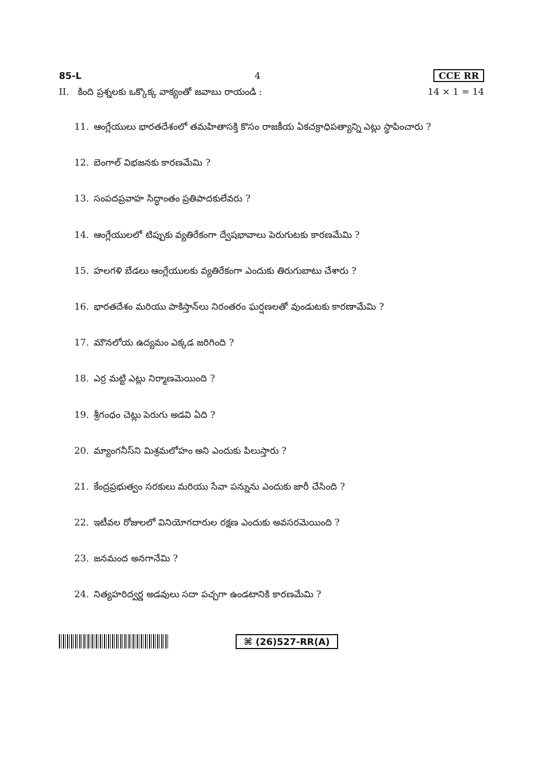85-L 4 CCE RR
II. కింది ప్రశ్నలకు ఒక్కొక్క వాక్యంతో జవాబు రాయండి : 14 × 1 = 14
11. ఆంగ్లేయులు భారతదేశంలో తమహితాసక్తి కొసం రాజకీయ ఏకచక్రాధిపత్యాన్ని ఎట్లు స్థాపించారు ?
12. బెంగాల్ విభజనకు కారణమేమి ?
13. సంపదప్రవాహ సిద్ధాంతం ప్రతిపాదకులేవరు ?
14. ఆంగ్లేయులలో టిప్పుకు వ్యతిరేకంగా ద్వేషభావాలు పెరుగుటకు కారణమేమి ?
15. హలగళి బేడలు ఆంగ్లేయులకు వ్యతిరేకంగా ఎందుకు తిరుగుబాటు చేశారు ?
16. భారతదేశం మరియు పాకిస్తాన్‌లు నిరంతరం ఘర్షణలతో వుండుటకు కారణామేమి ?
17. మౌనలోయ ఉద్యమం ఎక్కడ జరిగింది ?
18. ఎర్ర మట్టి ఎట్లు నిర్మాణమెయింది ?
19. శ్రీగంధం చెట్లు పెరుగు అడవి ఏది ?
20. మ్యాంగనీస్‌ని మిశ్రమలోహం అని ఎందుకు పిలుస్తారు ?
21. కేంద్రప్రభుత్వం సరకులు మరియు సేవా పన్నును ఎందుకు జారీ చేసింది ?
22. ఇటీవల రోజులలో వినియోగదారుల రక్షణ ఎందుకు అవసరమెయింది ?
23. జనమంద అనగానేమి ?
24. నిత్యహరిద్వర్ణ అడవులు సదా పచ్చగా ఉండటానికి కారణమేమి ?
⌘ (26)527-RR(A)